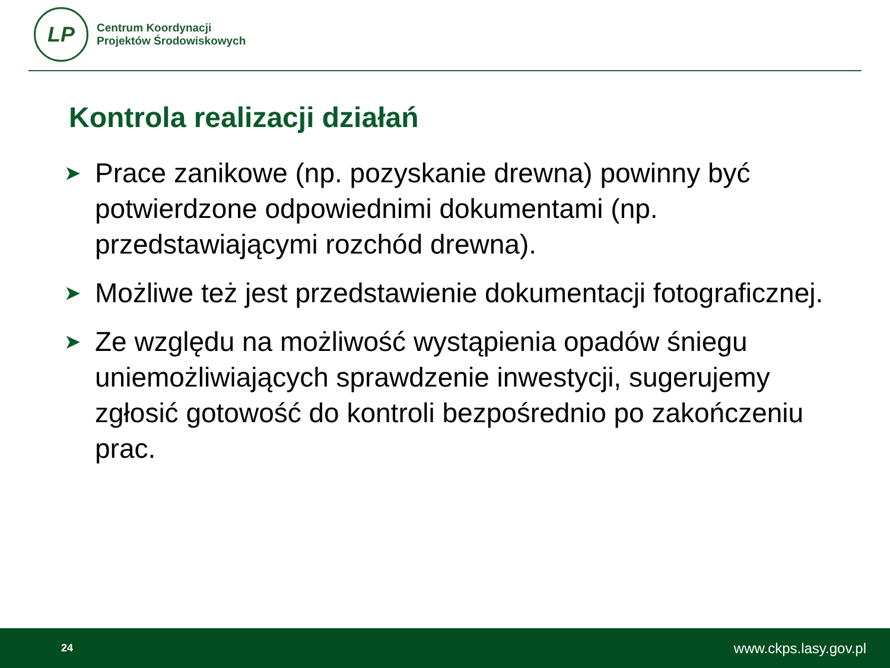LP
Centrum Koordynacji
Projektów Środowiskowych
Kontrola realizacji działań
➤ Prace zanikowe (np. pozyskanie drewna) powinny być potwierdzone odpowiednimi dokumentami (np. przedstawiającymi rozchód drewna).
➤ Możliwe też jest przedstawienie dokumentacji fotograficznej.
➤ Ze względu na możliwość wystąpienia opadów śniegu uniemożliwiających sprawdzenie inwestycji, sugerujemy zgłosić gotowość do kontroli bezpośrednio po zakończeniu prac.
24 www.ckps.lasy.gov.pl